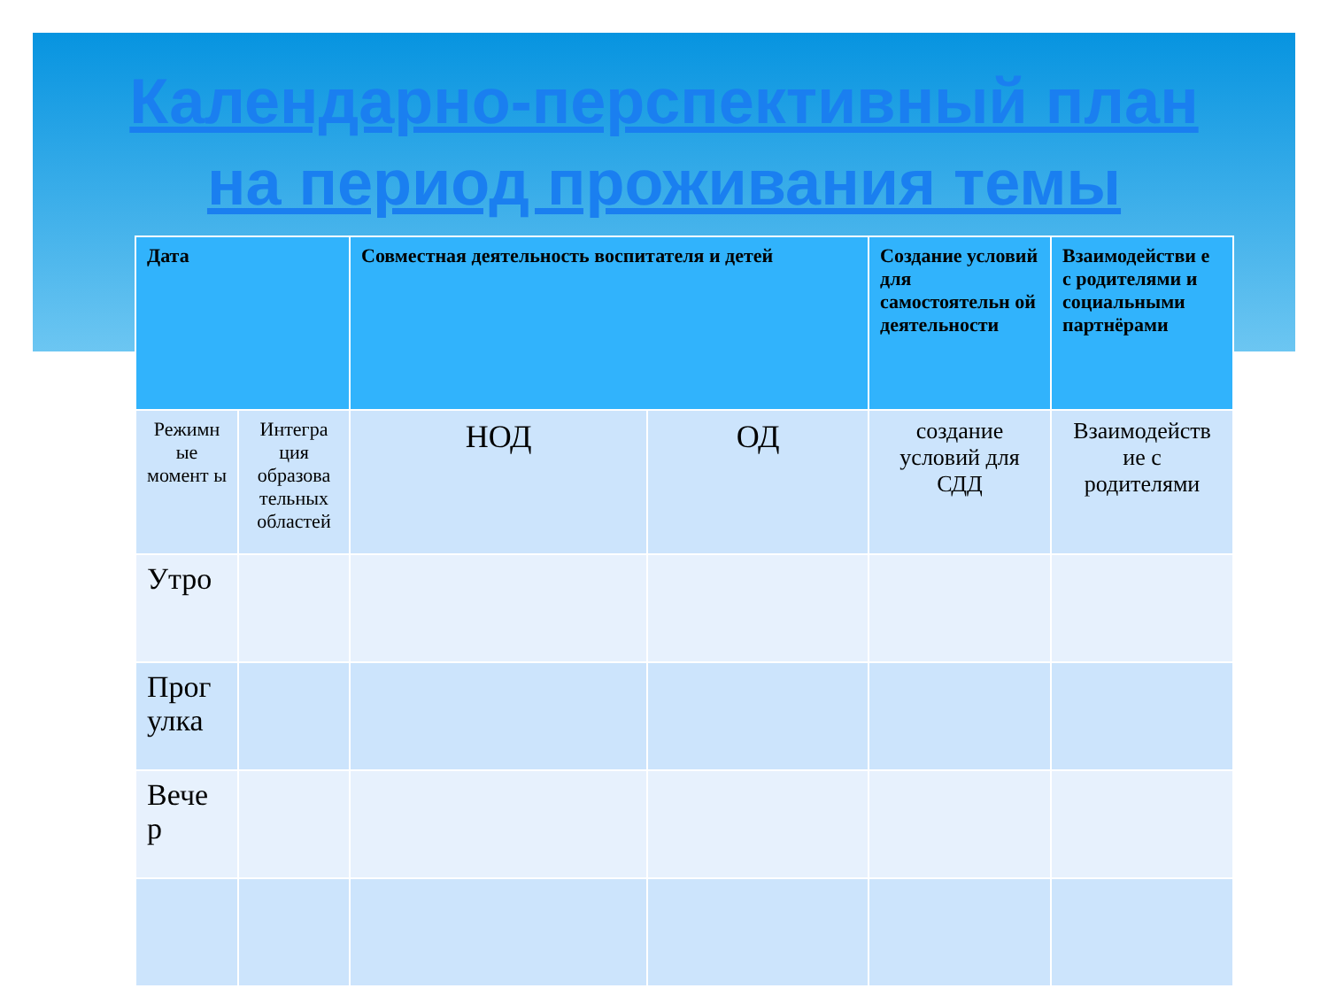Календарно-перспективный план
на период проживания темы
| Дата | | Совместная деятельность воспитателя и детей | | Создание условий для самостоятельн ой деятельности | Взаимодействи е с родителями и социальными партнёрами |
| --- | --- | --- | --- | --- | --- |
| Режимн ые момент ы | Интегра ция образова тельных областей | НОД | ОД | создание условий для СДД | Взаимодейств ие с родителями |
| Утро | | | | | |
| Прог улка | | | | | |
| Вече р | | | | | |